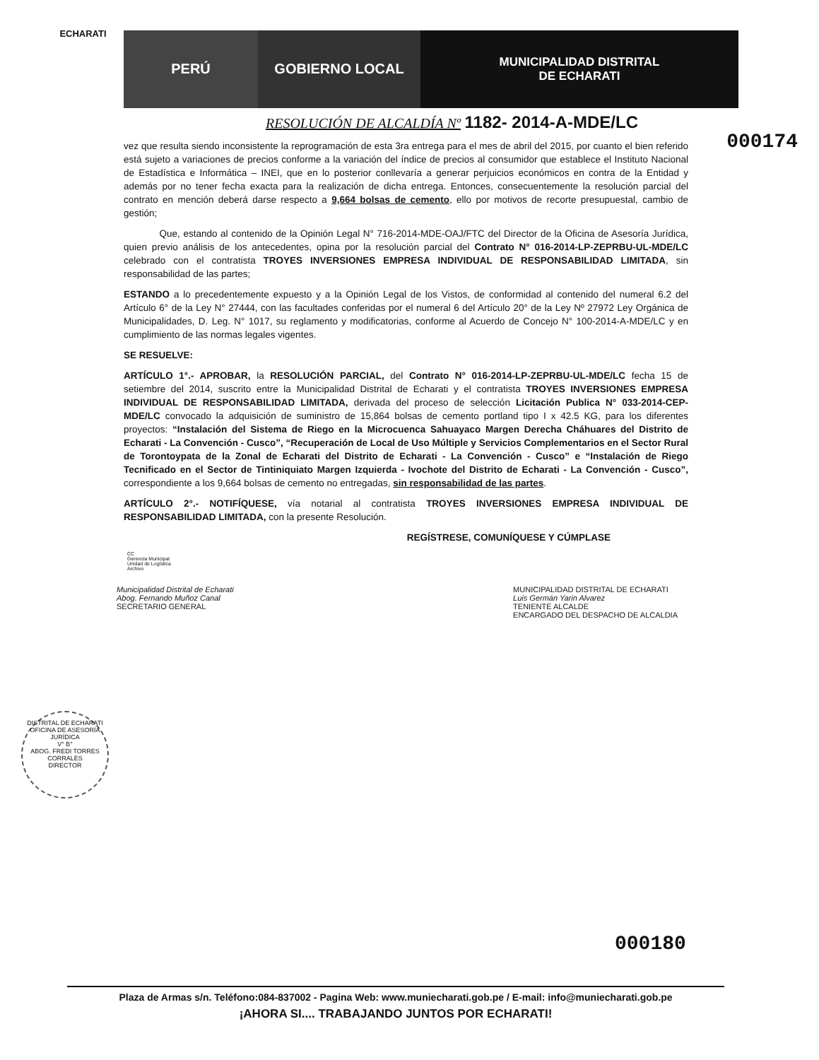ECHARATI
PERÚ GOBIERNO LOCAL MUNICIPALIDAD DISTRITAL
DE ECHARATI
RESOLUCIÓN DE ALCALDÍA Nº 1182- 2014-A-MDE/LC
000174
vez que resulta siendo inconsistente la reprogramación de esta 3ra entrega para el mes de abril del 2015, por cuanto el bien referido está sujeto a variaciones de precios conforme a la variación del índice de precios al consumidor que establece el Instituto Nacional de Estadística e Informática – INEI, que en lo posterior conllevaría a generar perjuicios económicos en contra de la Entidad y además por no tener fecha exacta para la realización de dicha entrega. Entonces, consecuentemente la resolución parcial del contrato en mención deberá darse respecto a 9,664 bolsas de cemento, ello por motivos de recorte presupuestal, cambio de gestión;
Que, estando al contenido de la Opinión Legal N° 716-2014-MDE-OAJ/FTC del Director de la Oficina de Asesoría Jurídica, quien previo análisis de los antecedentes, opina por la resolución parcial del Contrato N° 016-2014-LP-ZEPRBU-UL-MDE/LC celebrado con el contratista TROYES INVERSIONES EMPRESA INDIVIDUAL DE RESPONSABILIDAD LIMITADA, sin responsabilidad de las partes;
ESTANDO a lo precedentemente expuesto y a la Opinión Legal de los Vistos, de conformidad al contenido del numeral 6.2 del Artículo 6° de la Ley N° 27444, con las facultades conferidas por el numeral 6 del Artículo 20° de la Ley Nº 27972 Ley Orgánica de Municipalidades, D. Leg. N° 1017, su reglamento y modificatorias, conforme al Acuerdo de Concejo N° 100-2014-A-MDE/LC y en cumplimiento de las normas legales vigentes.
SE RESUELVE:
ARTÍCULO 1°.- APROBAR, la RESOLUCIÓN PARCIAL, del Contrato N° 016-2014-LP-ZEPRBU-UL-MDE/LC fecha 15 de setiembre del 2014, suscrito entre la Municipalidad Distrital de Echarati y el contratista TROYES INVERSIONES EMPRESA INDIVIDUAL DE RESPONSABILIDAD LIMITADA, derivada del proceso de selección Licitación Publica N° 033-2014-CEP-MDE/LC convocado la adquisición de suministro de 15,864 bolsas de cemento portland tipo I x 42.5 KG, para los diferentes proyectos: “Instalación del Sistema de Riego en la Microcuenca Sahuayaco Margen Derecha Cháhuares del Distrito de Echarati - La Convención - Cusco”, “Recuperación de Local de Uso Múltiple y Servicios Complementarios en el Sector Rural de Torontoypata de la Zonal de Echarati del Distrito de Echarati - La Convención - Cusco” e “Instalación de Riego Tecnificado en el Sector de Tintiniquiato Margen Izquierda - Ivochote del Distrito de Echarati - La Convención - Cusco”, correspondiente a los 9,664 bolsas de cemento no entregadas, sin responsabilidad de las partes.
ARTÍCULO 2°.- NOTIFÍQUESE, vía notarial al contratista TROYES INVERSIONES EMPRESA INDIVIDUAL DE RESPONSABILIDAD LIMITADA, con la presente Resolución.
REGÍSTRESE, COMUNÍQUESE Y CÚMPLASE
CC
Gerencia Municipal
Unidad de Logística
Archivo
Municipalidad Distrital de Echarati
Abog. Fernando Muñoz Canal
SECRETARIO GENERAL
MUNICIPALIDAD DISTRITAL DE ECHARATI
Luis Germán Yarin Alvarez
TENIENTE ALCALDE
ENCARGADO DEL DESPACHO DE ALCALDIA
DISTRITAL DE ECHARATI
OFICINA DE ASESORÍA JURÍDICA
V° B°
ABOG. FREDI TORRES CORRALES
DIRECTOR
000180
Plaza de Armas s/n. Teléfono:084-837002 - Pagina Web: www.muniecharati.gob.pe / E-mail: info@muniecharati.gob.pe
¡AHORA SI.... TRABAJANDO JUNTOS POR ECHARATI!